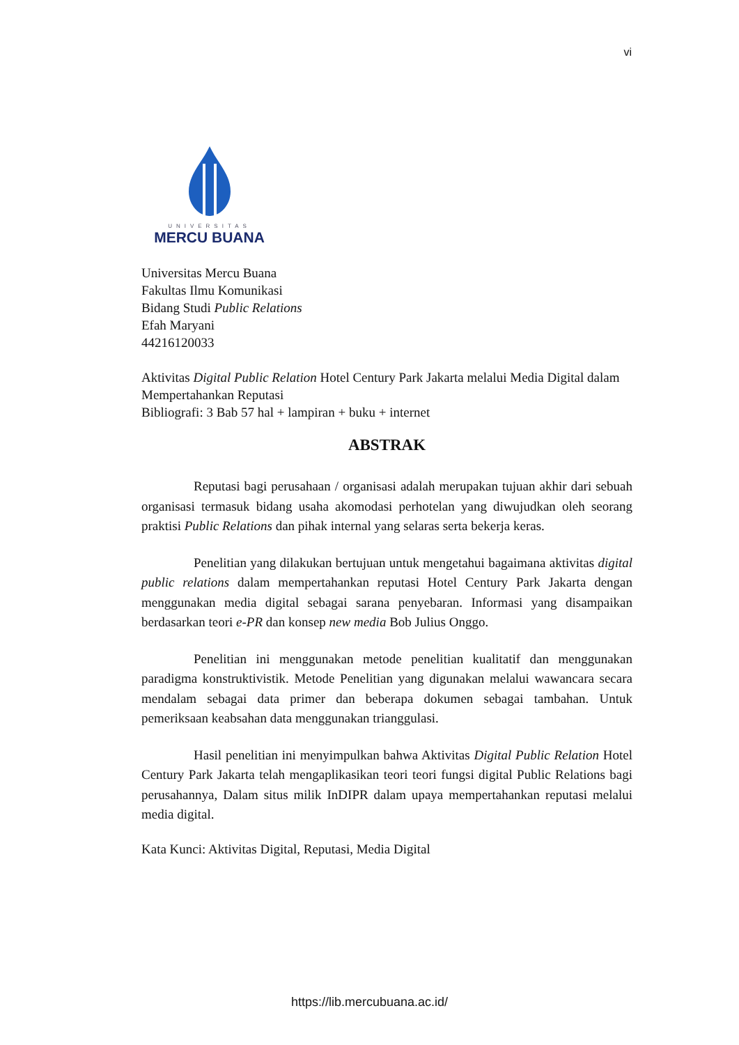vi
UNIVERSITAS
MERCU BUANA
Universitas Mercu Buana
Fakultas Ilmu Komunikasi
Bidang Studi Public Relations
Efah Maryani
44216120033
Aktivitas Digital Public Relation Hotel Century Park Jakarta melalui Media Digital dalam Mempertahankan Reputasi
Bibliografi: 3 Bab 57 hal + lampiran + buku + internet
ABSTRAK
Reputasi bagi perusahaan / organisasi adalah merupakan tujuan akhir dari sebuah organisasi termasuk bidang usaha akomodasi perhotelan yang diwujudkan oleh seorang praktisi Public Relations dan pihak internal yang selaras serta bekerja keras.
Penelitian yang dilakukan bertujuan untuk mengetahui bagaimana aktivitas digital public relations dalam mempertahankan reputasi Hotel Century Park Jakarta dengan menggunakan media digital sebagai sarana penyebaran. Informasi yang disampaikan berdasarkan teori e-PR dan konsep new media Bob Julius Onggo.
Penelitian ini menggunakan metode penelitian kualitatif dan menggunakan paradigma konstruktivistik. Metode Penelitian yang digunakan melalui wawancara secara mendalam sebagai data primer dan beberapa dokumen sebagai tambahan. Untuk pemeriksaan keabsahan data menggunakan trianggulasi.
Hasil penelitian ini menyimpulkan bahwa Aktivitas Digital Public Relation Hotel Century Park Jakarta telah mengaplikasikan teori teori fungsi digital Public Relations bagi perusahannya, Dalam situs milik InDIPR dalam upaya mempertahankan reputasi melalui media digital.
Kata Kunci: Aktivitas Digital, Reputasi, Media Digital
https://lib.mercubuana.ac.id/